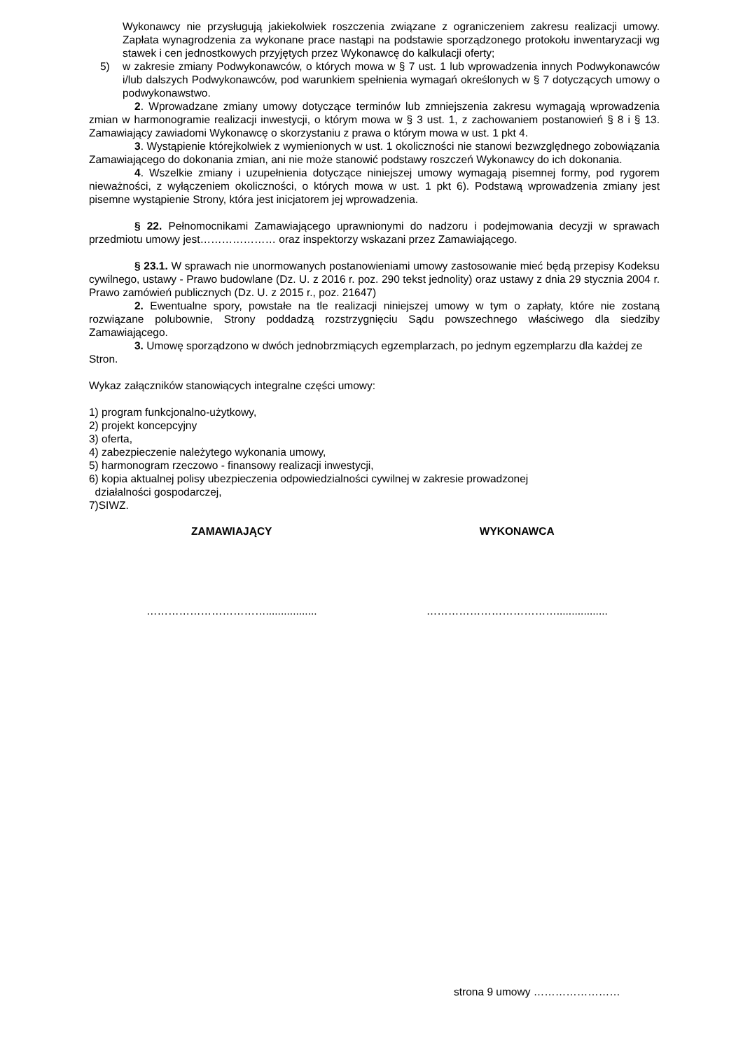Wykonawcy nie przysługują jakiekolwiek roszczenia związane z ograniczeniem zakresu realizacji umowy. Zapłata wynagrodzenia za wykonane prace nastąpi na podstawie sporządzonego protokołu inwentaryzacji wg stawek i cen jednostkowych przyjętych przez Wykonawcę do kalkulacji oferty;
5) w zakresie zmiany Podwykonawców, o których mowa w § 7 ust. 1 lub wprowadzenia innych Podwykonawców i/lub dalszych Podwykonawców, pod warunkiem spełnienia wymagań określonych w § 7 dotyczących umowy o podwykonawstwo.
2. Wprowadzane zmiany umowy dotyczące terminów lub zmniejszenia zakresu wymagają wprowadzenia zmian w harmonogramie realizacji inwestycji, o którym mowa w § 3 ust. 1, z zachowaniem postanowień § 8 i § 13. Zamawiający zawiadomi Wykonawcę o skorzystaniu z prawa o którym mowa w ust. 1 pkt 4.
3. Wystąpienie którejkolwiek z wymienionych w ust. 1 okoliczności nie stanowi bezwzględnego zobowiązania Zamawiającego do dokonania zmian, ani nie może stanowić podstawy roszczeń Wykonawcy do ich dokonania.
4. Wszelkie zmiany i uzupełnienia dotyczące niniejszej umowy wymagają pisemnej formy, pod rygorem nieważności, z wyłączeniem okoliczności, o których mowa w ust. 1 pkt 6). Podstawą wprowadzenia zmiany jest pisemne wystąpienie Strony, która jest inicjatorem jej wprowadzenia.
§ 22. Pełnomocnikami Zamawiającego uprawnionymi do nadzoru i podejmowania decyzji w sprawach przedmiotu umowy jest………………… oraz inspektorzy wskazani przez Zamawiającego.
§ 23.1. W sprawach nie unormowanych postanowieniami umowy zastosowanie mieć będą przepisy Kodeksu cywilnego, ustawy - Prawo budowlane (Dz. U. z 2016 r. poz. 290 tekst jednolity) oraz ustawy z dnia 29 stycznia 2004 r. Prawo zamówień publicznych (Dz. U. z 2015 r., poz. 21647)
2. Ewentualne spory, powstałe na tle realizacji niniejszej umowy w tym o zapłaty, które nie zostaną rozwiązane polubownie, Strony poddadzą rozstrzygnięciu Sądu powszechnego właściwego dla siedziby Zamawiającego.
3. Umowę sporządzono w dwóch jednobrzmiących egzemplarzach, po jednym egzemplarzu dla każdej ze Stron.
Wykaz załączników stanowiących integralne części umowy:
1) program funkcjonalno-użytkowy,
2) projekt koncepcyjny
3) oferta,
4) zabezpieczenie należytego wykonania umowy,
5) harmonogram rzeczowo - finansowy realizacji inwestycji,
6) kopia aktualnej polisy ubezpieczenia odpowiedzialności cywilnej w zakresie prowadzonej
działalności gospodarczej,
7)SIWZ.
ZAMAWIAJĄCY WYKONAWCA
……………………………................. ……………………………….................
strona 9 umowy ……………………